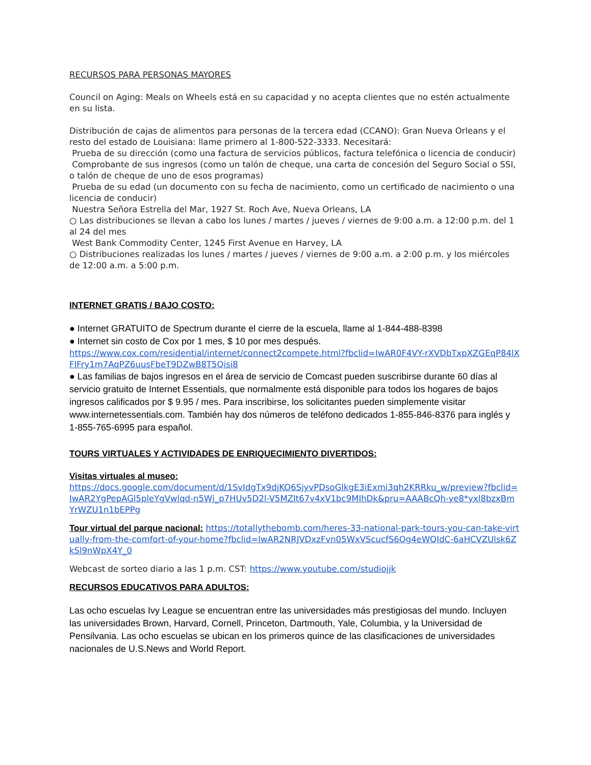RECURSOS PARA PERSONAS MAYORES
Council on Aging: Meals on Wheels está en su capacidad y no acepta clientes que no estén actualmente en su lista.
Distribución de cajas de alimentos para personas de la tercera edad (CCANO): Gran Nueva Orleans y el resto del estado de Louisiana: llame primero al 1-800-522-3333. Necesitará:
Prueba de su dirección (como una factura de servicios públicos, factura telefónica o licencia de conducir)
Comprobante de sus ingresos (como un talón de cheque, una carta de concesión del Seguro Social o SSI, o talón de cheque de uno de esos programas)
Prueba de su edad (un documento con su fecha de nacimiento, como un certificado de nacimiento o una licencia de conducir)
Nuestra Señora Estrella del Mar, 1927 St. Roch Ave, Nueva Orleans, LA
○ Las distribuciones se llevan a cabo los lunes / martes / jueves / viernes de 9:00 a.m. a 12:00 p.m. del 1 al 24 del mes
West Bank Commodity Center, 1245 First Avenue en Harvey, LA
○ Distribuciones realizadas los lunes / martes / jueves / viernes de 9:00 a.m. a 2:00 p.m. y los miércoles de 12:00 a.m. a 5:00 p.m.
INTERNET GRATIS / BAJO COSTO:
● Internet GRATUITO de Spectrum durante el cierre de la escuela, llame al 1-844-488-8398
● Internet sin costo de Cox por 1 mes, $ 10 por mes después.
https://www.cox.com/residential/internet/connect2compete.html?fbclid=IwAR0F4VY-rXVDbTxpXZGEqP84lXFIFry1m7AqPZ6uusFbeT9DZwB8T5Qisi8
● Las familias de bajos ingresos en el área de servicio de Comcast pueden suscribirse durante 60 días al servicio gratuito de Internet Essentials, que normalmente está disponible para todos los hogares de bajos ingresos calificados por $ 9.95 / mes. Para inscribirse, los solicitantes pueden simplemente visitar www.internetessentials.com. También hay dos números de teléfono dedicados 1-855-846-8376 para inglés y 1-855-765-6995 para español.
TOURS VIRTUALES Y ACTIVIDADES DE ENRIQUECIMIENTO DIVERTIDOS:
Visitas virtuales al museo:
https://docs.google.com/document/d/1SvIdgTx9djKO6SjyvPDsoGlkgE3iExmi3qh2KRRku_w/preview?fbclid=IwAR2YgPepAGl5pleYgVwlqd-n5Wj_p7HUv5D2l-V5MZIt67v4xV1bc9MIhDk&pru=AAABcQh-ye8*yxl8bzxBmYrWZU1n1bEPPg
Tour virtual del parque nacional: https://totallythebomb.com/heres-33-national-park-tours-you-can-take-virtually-from-the-comfort-of-your-home?fbclid=IwAR2NRJVDxzFvn05WxVScucfS6Og4eWQIdC-6aHCVZUlsk6ZkSl9nWpX4Y_0
Webcast de sorteo diario a las 1 p.m. CST: https://www.youtube.com/studiojjk
RECURSOS EDUCATIVOS PARA ADULTOS:
Las ocho escuelas Ivy League se encuentran entre las universidades más prestigiosas del mundo. Incluyen las universidades Brown, Harvard, Cornell, Princeton, Dartmouth, Yale, Columbia, y la Universidad de Pensilvania. Las ocho escuelas se ubican en los primeros quince de las clasificaciones de universidades nacionales de U.S.News and World Report.